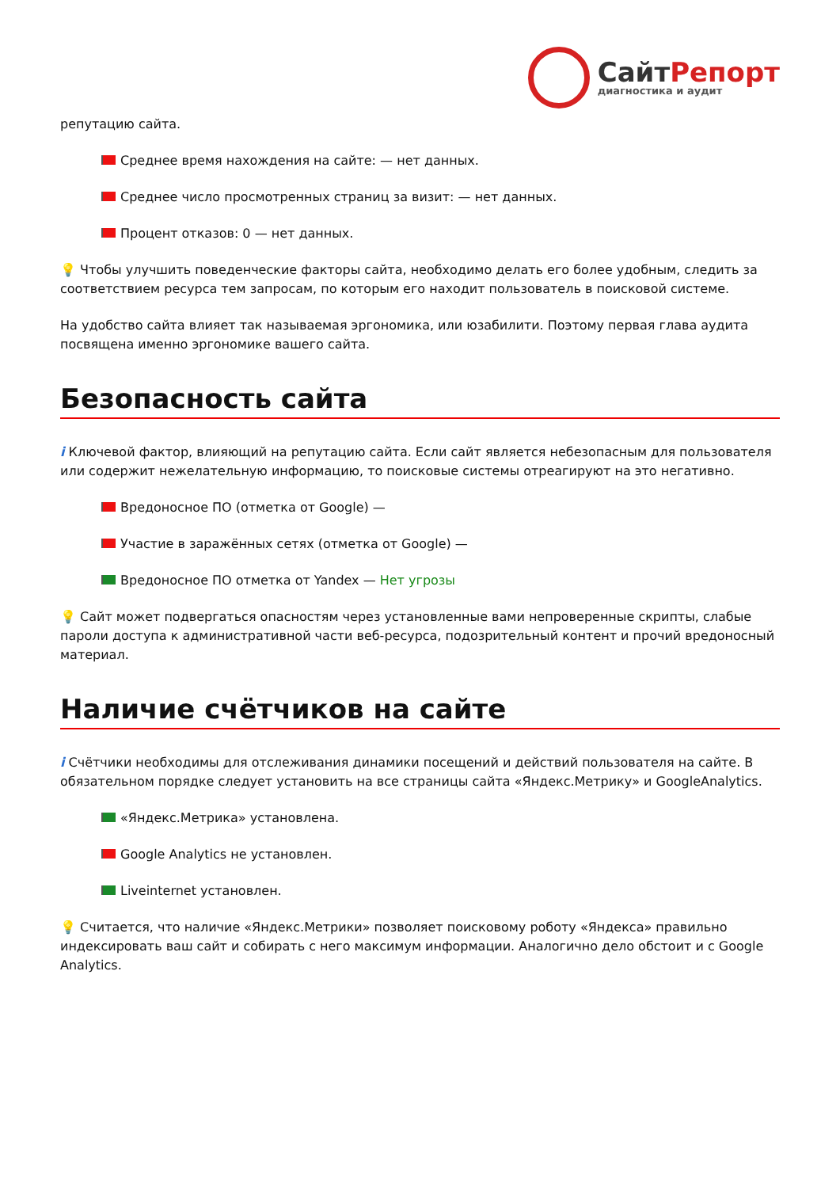СайтРепорт
диагностика и аудит
репутацию сайта.
Среднее время нахождения на сайте: — нет данных.
Среднее число просмотренных страниц за визит: — нет данных.
Процент отказов: 0 — нет данных.
💡 Чтобы улучшить поведенческие факторы сайта, необходимо делать его более удобным, следить за соответствием ресурса тем запросам, по которым его находит пользователь в поисковой системе.
На удобство сайта влияет так называемая эргономика, или юзабилити. Поэтому первая глава аудита посвящена именно эргономике вашего сайта.
Безопасность сайта
i Ключевой фактор, влияющий на репутацию сайта. Если сайт является небезопасным для пользователя или содержит нежелательную информацию, то поисковые системы отреагируют на это негативно.
Вредоносное ПО (отметка от Google) —
Участие в заражённых сетях (отметка от Google) —
Вредоносное ПО отметка от Yandex — Нет угрозы
💡 Сайт может подвергаться опасностям через установленные вами непроверенные скрипты, слабые пароли доступа к административной части веб-ресурса, подозрительный контент и прочий вредоносный материал.
Наличие счётчиков на сайте
i Счётчики необходимы для отслеживания динамики посещений и действий пользователя на сайте. В обязательном порядке следует установить на все страницы сайта «Яндекс.Метрику» и GoogleAnalytics.
«Яндекс.Метрика» установлена.
Google Analytics не установлен.
Liveinternet установлен.
💡 Считается, что наличие «Яндекс.Метрики» позволяет поисковому роботу «Яндекса» правильно индексировать ваш сайт и собирать с него максимум информации. Аналогично дело обстоит и с Google Analytics.